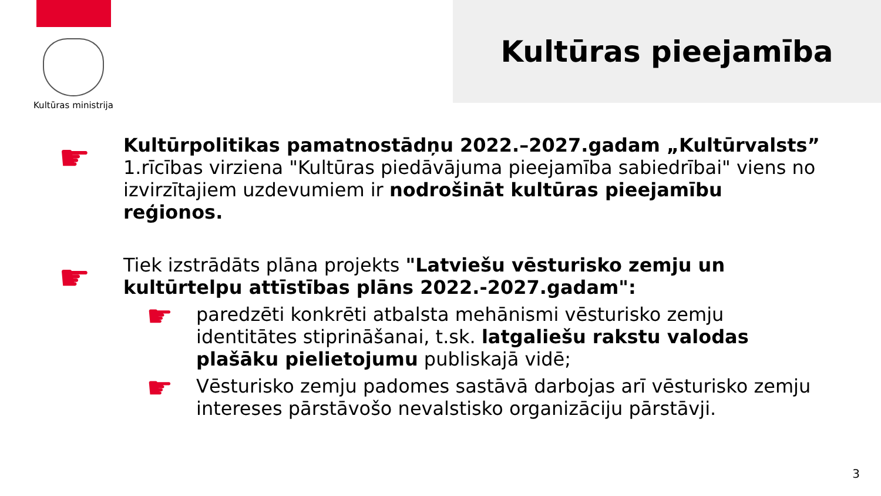Kultūras ministrija
Kultūras pieejamība
☛
Kultūrpolitikas pamatnostādņu 2022.–2027.gadam „Kultūrvalsts” 1.rīcības virziena "Kultūras piedāvājuma pieejamība sabiedrībai" viens no izvirzītajiem uzdevumiem ir nodrošināt kultūras pieejamību reģionos.
☛
Tiek izstrādāts plāna projekts "Latviešu vēsturisko zemju un kultūrtelpu attīstības plāns 2022.-2027.gadam":
☛
paredzēti konkrēti atbalsta mehānismi vēsturisko zemju identitātes stiprināšanai, t.sk. latgaliešu rakstu valodas plašāku pielietojumu publiskajā vidē;
☛
Vēsturisko zemju padomes sastāvā darbojas arī vēsturisko zemju intereses pārstāvošo nevalstisko organizāciju pārstāvji.
3